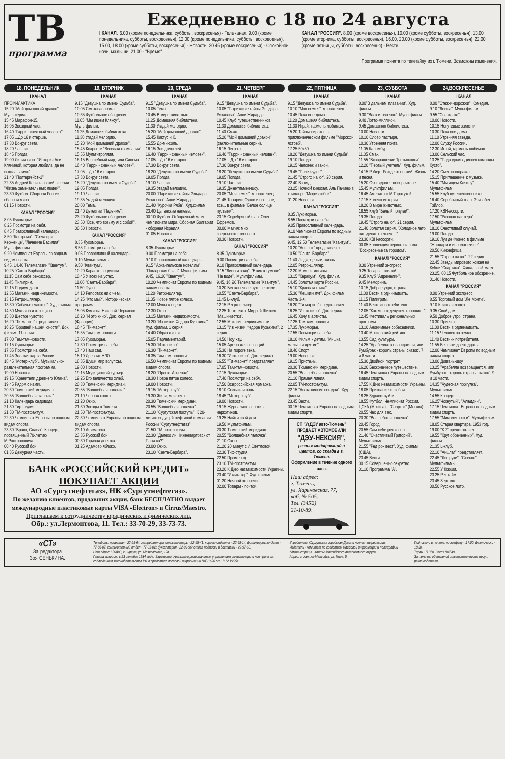ТВ
программа
Ежедневно с 18 по 24 августа
I КАНАЛ. 6.00 (кроме понедельника, субботы, воскресенья) - Телеканал. 9.00 (кроме понедельника, субботы, воскресенья), 12.00 (кроме понедельника, субботы, воскресенья), 15.00, 18.00 (кроме субботы, воскресенья) - Новости. 20.45 (кроме воскресенья) - Спокойной ночи, малыши! 21.00 - "Время".
КАНАЛ "РОССИЯ". 8.00 (кроме воскресенья), 10.00 (кроме субботы, воскресенья), 13.00 (кроме вторника, субботы, воскресенья), 16.00, 20.00 (кроме субботы, воскресенья), 22.00 (кроме пятницы, субботы, воскресенья) - Вести.
Программа принята по телетайпу из г. Тюмени. Возможны изменения.
18, ПОНЕДЕЛЬНИК
I КАНАЛ
ПРОФИЛАКТИКА
15.20 "Мой домашний дракон". Мультсериал.
15.45 Марафон-15.
16.05 Звездный час.
16.40 "Гарри - снежный человек".
17.05 ...До 16 и старше.
17.30 Вокруг света.
18.20 Час пик.
18.45 Погода.
19.00 Линия кино. "История Аси Клячиной, которая любила, да не вышла замуж".
21.40 "Полтергейст-2".
22.35 Андрей Кончаловский в серии "Жизнь замечательных людей".
23.30 Футбол. Сборная России - сборная мира.
01.15 Новости.
КАНАЛ "РОССИЯ"
8.05 Лукоморье.
8.25 Посмотри на себя.
8.45 Православный календарь.
8.50 "Кострома", "Сеча при Керженце", "Лечение Василия". Мультфильмы.
9.20 Чемпионат Европы по водным видам спорта.
9.45, 14.40 Телемагазин "Квантум".
10.25 "Санта-Барбара".
11.15 Сам себе режиссер.
11.45 Пилигрим.
12.15 Подиум д'арт.
12.55 Магазин недвижимости.
13.15 Ретро-шлягер.
13.30 "Собачье счастье". Худ. фильм.
14.50 Мужчина и женщина.
15.30 Шестое чувство.
16.20 "Ти-маркет" представляет.
16.25 "Бродвей нашей юности". Док. фильм. 11 серия.
17.00 Там-там-новости.
17.15 Лукоморье.
17.35 Посмотри на себя.
17.45 Золотая карта России.
18.45 "Мотер-клуб". Музыкально-развлекательная программа.
19.00 Новости.
19.15 "Хранители древнего Югана".
19.45 Рядом с нами.
20.30 Тюменский меридиан.
20.55 "Волшебная палочка".
21.10 Календарь садовода.
21.30 Тир-студия.
21.50 ТМ-постфактум.
22.30 Чемпионат Европы по водным видам спорта.
23.30 "Браво, Слава". Концерт, посвященный 70-летию М.Ростроповича.
00.40 Русский бой.
01.35 Дежурная часть.
19, ВТОРНИК
I КАНАЛ
9.15 "Девушка по имени Судьба".
10.05 Смехопанорама.
10.35 Футбольное обозрение.
11.05 "Мы ищем Кляксу". Мультфильм.
11.25 Домашняя библиотека.
11.30 Угадай мелодию.
15.20 "Мой домашний дракон".
15.45 Кварьете "Веселая квампания".
15.55 Мультитроллия.
16.15 Волшебный мир, или Синема.
16.40 "Гарри - снежный человек".
17.05 ...До 16 и старше.
17.30 Вокруг света.
18.20 "Девушка по имени Судьба".
19.05 Погода.
19.10 Час пик.
19.35 Угадай мелодию.
20.00 Тема.
21.40 Детектив "Падение".
23.20 Футбольное обозрение.
23.50 "Все, что возьму я с собой".
00.50 Новости.
КАНАЛ "РОССИЯ"
8.35 Лукоморье.
8.55 Посмотри на себя.
9.05 Православный календарь.
9.10 Мультфильмы.
9.50 "Квантум".
10.20 Караоке по-русски.
10.45 У всех на устах.
11.00 "Санта-Барбара".
11.50 Пульс.
14.10 Репортаж ни о чем.
14.25 "Кто мы?". Историческая программа.
15.05 Кумиры. Николай Черкасов.
16.20 "И это кино". Док. сериал (Франция).
16.45 "Ти-маркет".
16.55 Там-там-новости.
17.05 Лукоморье.
17.30 Посмотри на себя.
17.40 Наш сад.
18.10 Дневник НЛО.
18.35 Шуши мир волупсы.
19.00 Новости.
19.15 Медицинский курьер.
19.25 Его величество хлеб.
20.30 Тюменский меридиан.
20.55 "Волшебная палочка".
21.10 Черная кошка.
21.20 Окно.
21.30 Звезды в Тюмени.
21.50 ТМ-постфактум.
22.30 Чемпионат Европы по водным видам спорта.
23.10 Аниматека.
23.35 Русский бой.
00.30 Горячая десятка.
01.25 Адамово яблоко.
20, СРЕДА
I КАНАЛ
9.15 "Девушка по имени Судьба".
10.05 Тема.
10.45 В мире животных.
11.25 Домашняя библиотека.
11.30 Угадай мелодию.
15.20 "Мой домашний дракон".
15.45 Кактус и К.
15.55 До-ми-соль.
16.15 Зов джунглей.
16.40 "Гарри - снежный человек".
17.05 ...До 16 и старше.
17.30 Вокруг света.
18.20 "Девушка по имени Судьба".
19.05 Погода.
19.10 Час пик.
19.35 Угадай мелодию.
20.00 "Парижские тайны Эльдара Рязанова". Анни Жирардо.
21.40 "Курочка Ряба". Худ.фильм.
23.40 Цыганские напевы.
00.10 Футбол. Отборочный матч чемпионата мира. Сборная Болгарии - сборная Израиля.
01.05 Новости.
КАНАЛ "РОССИЯ"
8.35 Лукоморье.
9.00 Посмотри на себя.
9.10 Православный календарь.
9.15 "Архангельские новеллы", "Поморская быль". Мультфильмы.
9.45, 16.20 "Квантум".
10.20 Чемпионат Европы по водным видам спорта.
11.20 Ретро-шлягер.
11.35 Новое пятое колесо.
12.00 Мультконцерт.
12.30 Окно.
13.15 Магазин недвижимости.
13.20 "Из жизни Федора Кузькина". Худ. фильм. 1 серия.
14.40 Образ жизни.
15.05 Парламентарий.
15.30 "И это кино".
16.30 "Ти-маркет".
16.35 Там-там-новости.
16.50 Чемпионат Европы по водным видам спорта.
18.20 "Проект-Арсенал".
18.30 Новое пятое колесо.
19.00 Новости.
19.15 "Мотер-клуб".
19.30 Живи, моя река.
20.30 Тюменский меридиан.
20.55 "Волшебная палочка".
21.10 "Сургутская поступь". К 20-летию ведущей нефтяной компании России "Сургутнефтегаз".
21.50 ТМ-постфактум.
22.30 "Далеко ли Нижневартовск от Парижа?"
23.00 Окно.
23.10 "Санта-Барбара".
БАНК «РОССИЙСКИЙ КРЕДИТ»
ПОКУПАЕТ АКЦИИ
АО «Сургутнефтегаз», НК «Сургутнефтегаз».
По желанию клиентов, продавших акции, банк БЕСПЛАТНО выдает международные пластиковые карты VISA «Electron» и Cirrus/Maestro.
Приглашаем к сотрудничеству юридических и физических лиц.
Обр.: ул.Лермонтова, 11. Тел.: 33-70-29, 33-73-73.
21, ЧЕТВЕРГ
I КАНАЛ
9.15 "Девушка по имени Судьба".
10.05 "Парижские тайны Эльдара Рязанова". Анни Жирардо.
10.45 Клуб путешественников.
11.30 Домашняя библиотека.
11.40 Смак.
15.20 "Мой домашний дракон" (заключительные серии).
16.15 Лего-го.
16.40 "Гарри - снежный человек".
17.05 ...До 16 и старше.
17.30 Вокруг света.
18.20 "Девушка по имени Судьба".
19.05 Погода.
19.10 Час пик.
19.35 Джентльмен-шоу.
20.05 "Моя семья": многоженец.
21.45 Товарищ Сухов и все, все, все... в фильме "Белое солнце пустыни".
23.15 Серебряный шар. Олег Ефремов.
00.00 Магия: мир сверхъестественного.
00.30 Новости.
КАНАЛ "РОССИЯ"
8.35 Лукоморье.
9.00 Посмотри на себя.
9.10 Православный календарь.
9.15 "Лиса и заяц", "Ежик в тумане", "На воде". Мультфильмы.
9.45, 16.20 Телемагазин "Квантум".
10.20 Бесконечное путешествие.
10.55 "Санта-Барбара".
11.45 L-клуб.
12.15 Ретро-шлягер.
12.25 Телетеатр. Миррей Шизгел. "Машинистки".
12.55 Магазин недвижимости.
13.15 "Из жизни Федора Кузькина". 2 серия.
14.50 Ноу хау.
15.05 Арена для сенсаций.
15.30 На пороге века.
16.30 "И это кино". Док. сериал.
16.55 "Ти-маркет" представляет.
17.05 Там-там-новости.
17.15 Лукоморье.
17.40 Посмотри на себя.
17.50 Всероссийская ярмарка.
18.10 Сельская новь.
18.45 "Мотер-клуб".
19.00 Новости.
19.15 Журналисты против наркотиков.
19.25 Найти свой дом.
19.50 Мультфильм.
20.30 Тюменский меридиан.
20.55 "Волшебная палочка".
21.10 Окно.
21.20 20 минут с И.Светловой.
22.30 Тир-студия.
22.50 Променад.
23.10 ТМ-постфактум.
23.20 К Дню независимости Украины.
23.40 "Имитатор". Худ. фильм.
01.20 Ночной экспресс.
02.00 Товары - почтой.
22, ПЯТНИЦА
I КАНАЛ
9.15 "Девушка по имени Судьба".
10.10 "Моя семья": многоженец.
10.45 Пока все дома.
11.20 Домашняя библиотека.
11.30 Играй, гармонь любимая.
15.20 Тайны пиратов в приключенческом фильме "Морской ястреб".
17.25 50х50.
18.20 "Девушка по имени Судьба".
19.10 Погода.
19.15 Человек и закон.
19.45 "Поле чудес".
21.45 "Строго на юг". 20 серия.
22.40 Взгляд.
23.25 Ночной кинозал. Аль Пачино в триллере "Море любви".
01.20 Новости.
КАНАЛ "РОССИЯ"
8.35 Лукоморье.
8.55 Посмотри на себя.
9.05 Православный календарь.
9.10 Чемпионат Европы по водным видам спорта.
9.45, 12.50 Телемагазин "Квантум".
10.20 "Аншлаг" представляет.
10.50 "Санта-Барбара".
11.40 Люди, деньги, жизнь...
12.05 Ретро-шлягер.
12.20 Момент истины.
13.15 "Каракум". Худ. фильм.
14.45 Золотая карта России.
15.10 "Красная книга".
15.30 "Лешкин луг". Док. фильм. Часть 3-я.
16.20 "Ти-маркет" представляет.
16.25 "И это кино". Док. сериал.
16.45 Хочу в артисты.
17.25 Там-там-новости.
17.35 Лукоморье.
17.55 Посмотри на себя.
18.10 Фильм - детям. "Мишка, малыш и другие".
18.40 Спорт.
19.00 Новости.
19.15 Пристань.
20.30 Тюменский меридиан.
20.55 "Волшебная палочка".
21.10 Прямая линия.
22.05 ТМ-постфактум.
22.15 "Апокалипсис сегодня". Худ. фильм.
23.45 Вести.
00.15 Чемпионат Европы по водным видам спорта.
СП "УзДЭУ авто-Тюмень" ПРОДАЕТ АВТОМОБИЛИ
"ДЭУ-НЕКСИЯ",
разных модификаций и цветов, со склада в г. Тюмени.
Оформление в течение одного часа.
Наш адрес:
г. Тюмень,
ул. Харьковская, 77,
каб. № 505.
Тел. (3452)
21-10-89.
23, СУББОТА
I КАНАЛ
8.00"В дальнем плавании". Худ. фильм.
9.30 "Волк и теленок". Мультфильм.
9.40 Лотто-миллион.
9.45 Домашняя библиотека.
10.00 Новости.
10.10 Слово пастыря.
10.30 Утренняя почта.
11.05 Каламбур.
11.35 Смак.
11.55 "Возвращение Третьяковки".
12.20 "Первый учитель". Худ. фильм.
14.15 Роберт Рождественский. Жизнь и песня.
15.20 Очевидное - невероятное.
15.45 Мультфильм.
16.45 Америка с М.Таратутой.
17.15 Колесо истории.
18.20 В мире животных.
18.55 Клуб "Белый попугай".
19.35 Погода.
19.45 "Строго на юг". 21 серия.
21.40 Золотая серия. "Холодное лето пятьдесят третьего..."
23.30 КВН-ассорти.
00.05 Коллекция первого канала. "Воскресенье за городом".
КАНАЛ "РОССИЯ"
8.30 Утренний экспресс.
9.25 Товары - почтой.
9.35 Клуб "Адреналин".
9.45 Меморина.
10.15 Доброе утро, страна.
11.00 Вести в одиннадцать.
11.15 Пилигрим.
11.40 Вестник потребителя.
12.05 "Как много девушек хороших..."
12.45 Фестиваль региональных программ.
13.10 Анонимные собеседники.
13.40 Московский рейтинг.
13.55 Сад культуры.
14.25 "Арабелла возвращается, или Румбурак - король страны сказок". 7 и 8 части.
15.30 Двойной портрет.
16.20 Бесконечное путешествие.
16.45 Чемпионат Европы по водным видам спорта.
17.55 К Дню независимости Украины.
18.05 Признание в любви.
18.25 Здравствуйте.
18.55 Футбол. Чемпионат России. ЦСКА (Москва) - "Спартак" (Москва).
20.55 Час для вас.
20.30 "Волшебная палочка".
20.45 Город.
20.55 Сам себе режиссер.
21.40 "Счастливый Григорий". Мультфильм.
21.55 "Ред рок вест". Худ. фильм (США).
23.45 Вести.
00.15 Совершенно секретно.
01.10 Программа "А".
24,ВОСКРЕСЕНЬЕ
I КАНАЛ
8.00 "Стежки-дорожки". Комедия.
9.10 "Левша". Мультфильм.
9.55 "Спортлото".
10.00 Новости.
10.15 Непутевые заметки.
10.30 Пока все дома.
11.10 Утренняя звезда.
12.00 Служу России.
12.30 Играй, гармонь любимая.
13.00 Сельский час.
13.25 "Подводная одиссея команды Кусто".
14.20 Смехопанорама.
15.15 Приглашение к музыке.
15.40 "Мы ищем Кляксу". Мультфильм.
15.55 Клуб путешественников.
16.40 Серебряный шар. Элизабет Тэйлор.
17.20 КВН-ассорти.
17.50 "Розовая пантера". Мультфильм.
18.10 Счастливый случай.
19.00 Погода.
19.10 Луи де Фюнес в фильме "Жандарм и инопланетяне".
20.50 Киноафиша.
21.55 "Строго на юг". 22 серия.
22.45 Звезды мирового хоккея на Кубке "Спартака". Финальный матч.
23.25, 00.15 Футбольное обозрение.
01.40 Новости.
КАНАЛ "РОССИЯ"
8.00 Утренний экспресс.
8.55 Торговый дом "Ле Монти".
9.10 Книжная лавка.
9.35 Свой дом.
9.50 Доброе утро, страна.
10.30 Присяга.
11.00 Вести в одиннадцать.
11.15 Человек на земле.
11.40 Вестник потребителя.
11.55 Без пяти двенадцать.
12.00 Чемпионат Европы по водным видам спорта.
13.00 Довгань-шоу.
13.25 "Арабелла возвращается, или Румбурак - король страны сказок". 9 и 10 части.
14.35 "Чудесная прогулка". Мультфильм.
14.55 Концерт.
16.25"Чокнутый", "Аладдин".
17.15 Чемпионат Европы по водным видам спорта.
17.55 "Мимолетности". Мультфильм.
18.05 Старая квартира. 1953 год.
19.00 "К-2" представляет...
19.55 "Круг обреченных". Худ. фильм.
21.35 L-клуб.
22.10 "Аншлаг" представляет.
22.45 "Две руки", "Стекло". Мультфильмы.
22.55 У Ксюши.
23.25 Рек-тайм.
23.45 Зеркало.
00.50 Русское лото.
«СТ»
За редактора
Зоя СЕНЬКИНА.
Телефоны: приемная - 22-25-64; зам.редактора, отв.секретарь - 22-95-41; корреспонденты - 22-98-14; фотокорреспондент - 77-86-07; компьютерный отдел - 77-35-01; бухгалтерия - 22-99-96; отдел подписки и доставки - 22-97-68.
Наш адрес: 626400, г.Сургут, ул. Маяковского, 12а.
Газета выходит с 23 октября 1934 года. Зарегистр. Уральским региональным управлением регистрации и контроля за соблюдением законодательства РФ о средствах массовой информации №Е-1620 от 18.12.1995г.
Учредители: Сургутская городская Дума и коллектив редакции.
Издатель - комитет по средствам массовой информации и полиграфии администрации Ханты-Мансийского автономного округа.
Адрес: г. Ханты-Мансийск, ул. Мира, 5.
Подписано в печать: по графику - 17.00, фактически - 18.30.
Тираж 18.050. Заказ №4549.
За тексты объявлений ответственность несут рекламодатели.